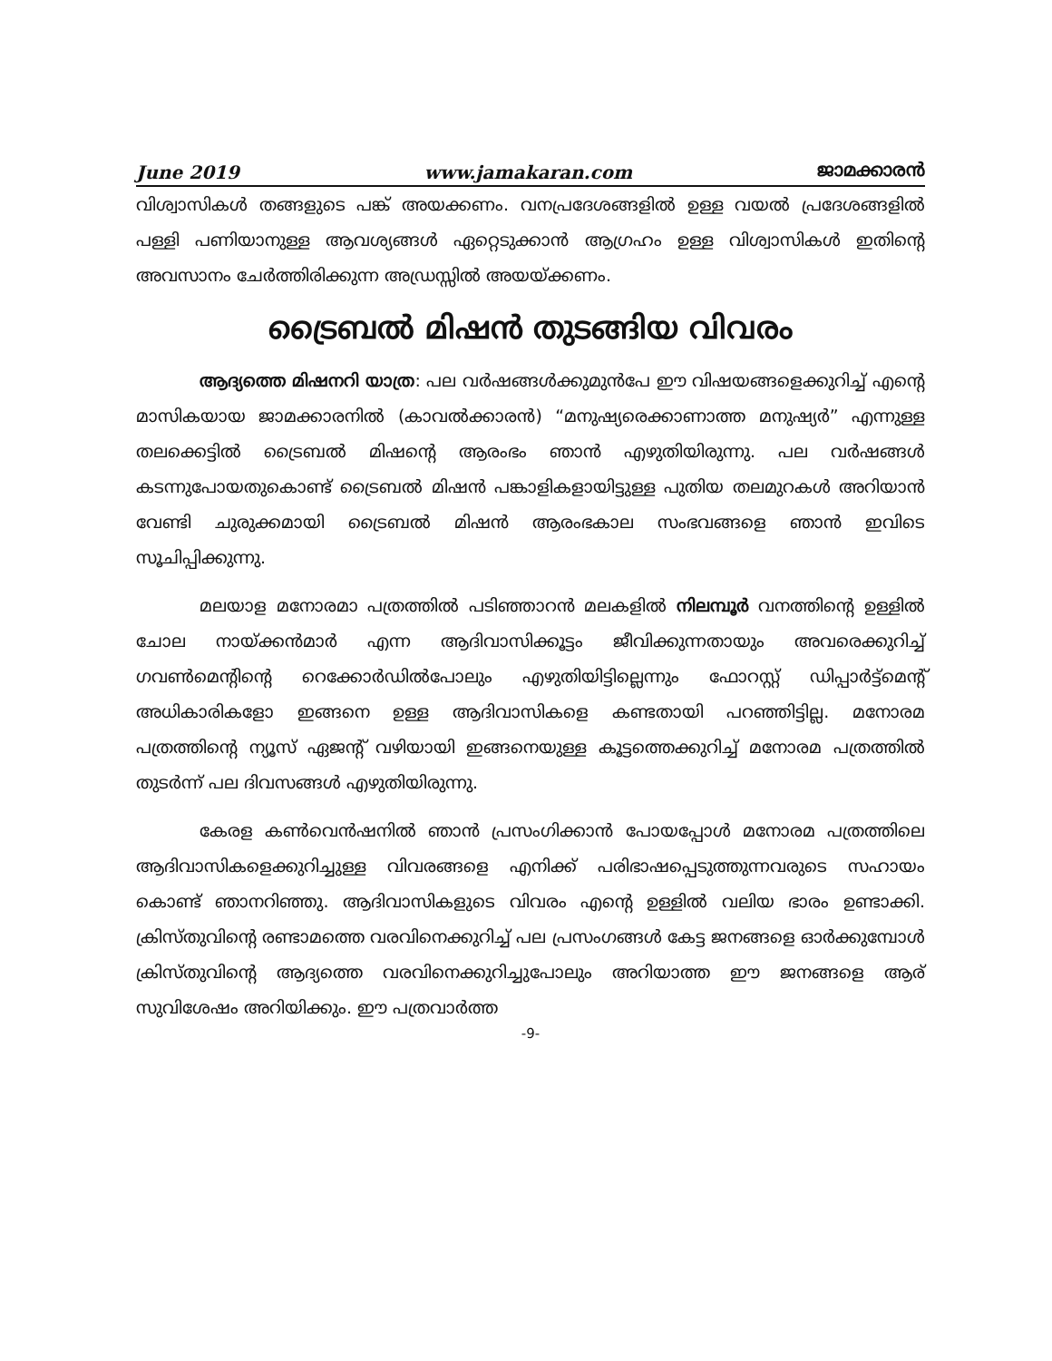June 2019 www.jamakaran.com ജാമക്കാരൻ
വിശ്വാസികൾ തങ്ങളുടെ പങ്ക് അയക്കണം. വനപ്രദേശങ്ങളിൽ ഉള്ള വയൽ പ്രദേശങ്ങളിൽ പള്ളി പണിയാനുള്ള ആവശ്യങ്ങൾ ഏറ്റെടുക്കാൻ ആഗ്രഹം ഉള്ള വിശ്വാസികൾ ഇതിന്റെ അവസാനം ചേർത്തിരിക്കുന്ന അഡ്രസ്സിൽ അയയ്ക്കണം.
ട്രൈബൽ മിഷൻ തുടങ്ങിയ വിവരം
ആദ്യത്തെ മിഷനറി യാത്ര: പല വർഷങ്ങൾക്കുമുൻപേ ഈ വിഷയങ്ങളെക്കുറിച്ച് എന്റെ മാസികയായ ജാമക്കാരനിൽ (കാവൽക്കാരൻ) “മനുഷ്യരെക്കാണാത്ത മനുഷ്യർ” എന്നുള്ള തലക്കെട്ടിൽ ട്രൈബൽ മിഷന്റെ ആരംഭം ഞാൻ എഴുതിയിരുന്നു. പല വർഷങ്ങൾ കടന്നുപോയതുകൊണ്ട് ട്രൈബൽ മിഷൻ പങ്കാളികളായിട്ടുള്ള പുതിയ തലമുറകൾ അറിയാൻ വേണ്ടി ചുരുക്കമായി ട്രൈബൽ മിഷൻ ആരംഭകാല സംഭവങ്ങളെ ഞാൻ ഇവിടെ സൂചിപ്പിക്കുന്നു.
മലയാള മനോരമാ പത്രത്തിൽ പടിഞ്ഞാറൻ മലകളിൽ നിലമ്പൂർ വനത്തിന്റെ ഉള്ളിൽ ചോല നായ്ക്കൻമാർ എന്ന ആദിവാസിക്കൂട്ടം ജീവിക്കുന്നതായും അവരെക്കുറിച്ച് ഗവൺമെന്റിന്റെ റെക്കോർഡിൽപോലും എഴുതിയിട്ടില്ലെന്നും ഫോറസ്റ്റ് ഡിപ്പാർട്ട്മെന്റ് അധികാരികളോ ഇങ്ങനെ ഉള്ള ആദിവാസികളെ കണ്ടതായി പറഞ്ഞിട്ടില്ല. മനോരമ പത്രത്തിന്റെ ന്യൂസ് ഏജന്റ് വഴിയായി ഇങ്ങനെയുള്ള കൂട്ടത്തെക്കുറിച്ച് മനോരമ പത്രത്തിൽ തുടർന്ന് പല ദിവസങ്ങൾ എഴുതിയിരുന്നു.
കേരള കൺവെൻഷനിൽ ഞാൻ പ്രസംഗിക്കാൻ പോയപ്പോൾ മനോരമ പത്രത്തിലെ ആദിവാസികളെക്കുറിച്ചുള്ള വിവരങ്ങളെ എനിക്ക് പരിഭാഷപ്പെടുത്തുന്നവരുടെ സഹായം കൊണ്ട് ഞാനറിഞ്ഞു. ആദിവാസികളുടെ വിവരം എന്റെ ഉള്ളിൽ വലിയ ഭാരം ഉണ്ടാക്കി. ക്രിസ്തുവിന്റെ രണ്ടാമത്തെ വരവിനെക്കുറിച്ച് പല പ്രസംഗങ്ങൾ കേട്ട ജനങ്ങളെ ഓർക്കുമ്പോൾ ക്രിസ്തുവിന്റെ ആദ്യത്തെ വരവിനെക്കുറിച്ചുപോലും അറിയാത്ത ഈ ജനങ്ങളെ ആര് സുവിശേഷം അറിയിക്കും. ഈ പത്രവാർത്ത
-9-